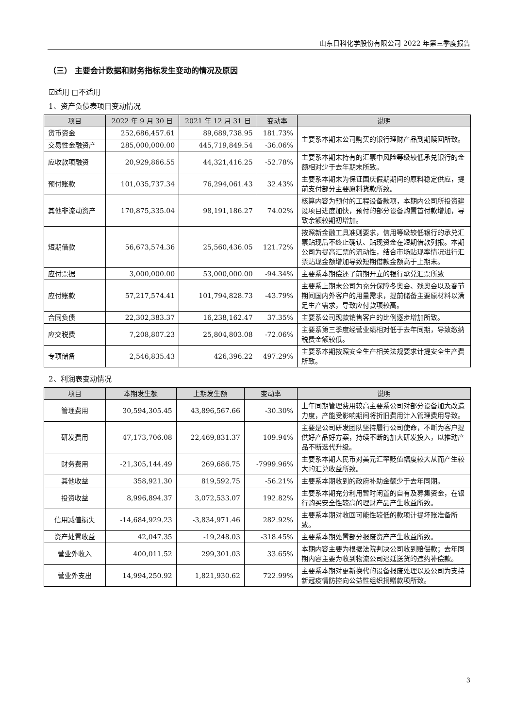山东日科化学股份有限公司 2022 年第三季度报告
（三） 主要会计数据和财务指标发生变动的情况及原因
☑适用 □不适用
1、资产负债表项目变动情况
| 项目 | 2022 年 9 月 30 日 | 2021 年 12 月 31 日 | 变动率 | 说明 |
| --- | --- | --- | --- | --- |
| 货币资金 | 252,686,457.61 | 89,689,738.95 | 181.73% | 主要系本期末公司购买的银行理财产品到期赎回所致。 |
| 交易性金融资产 | 285,000,000.00 | 445,719,849.54 | -36.06% | |
| 应收款项融资 | 20,929,866.55 | 44,321,416.25 | -52.78% | 主要系本期末持有的汇票中风险等级较低承兑银行的金额相对少于去年期末所致。 |
| 预付账款 | 101,035,737.34 | 76,294,061.43 | 32.43% | 主要系本期末为保证国庆假期期间的原料稳定供应，提前支付部分主要原料货款所致。 |
| 其他非流动资产 | 170,875,335.04 | 98,191,186.27 | 74.02% | 核算内容为预付的工程设备款项，本期内公司所投资建设项目进度加快，预付的部分设备购置首付款增加，导致余额较期初增加。 |
| 短期借款 | 56,673,574.36 | 25,560,436.05 | 121.72% | 按照新金融工具准则要求，信用等级较低银行的承兑汇票贴现后不终止确认、贴现资金在短期借款列报。本期公司为提高汇票的流动性，结合市场贴现率情况进行汇票贴现金额增加导致短期借款金额高于上期末。 |
| 应付票据 | 3,000,000.00 | 53,000,000.00 | -94.34% | 主要系本期偿还了前期开立的银行承兑汇票所致 |
| 应付账款 | 57,217,574.41 | 101,794,828.73 | -43.79% | 主要系上期末公司为充分保障冬奥会、残奥会以及春节期间国内外客户的用量需求，提前储备主要原材料以满足生产需求，导致应付款项较高。 |
| 合同负债 | 22,302,383.37 | 16,238,162.47 | 37.35% | 主要系公司现款销售客户的比例逐步增加所致。 |
| 应交税费 | 7,208,807.23 | 25,804,803.08 | -72.06% | 主要系第三季度经营业绩相对低于去年同期，导致缴纳税费金额较低。 |
| 专项储备 | 2,546,835.43 | 426,396.22 | 497.29% | 主要系本期按照安全生产相关法规要求计提安全生产费所致。 |
2、利润表变动情况
| 项目 | 本期发生额 | 上期发生额 | 变动率 | 说明 |
| --- | --- | --- | --- | --- |
| 管理费用 | 30,594,305.45 | 43,896,567.66 | -30.30% | 上年同期管理费用较高主要系公司对部分设备加大改造力度，产能受影响期间将折旧费用计入管理费用导致。 |
| 研发费用 | 47,173,706.08 | 22,469,831.37 | 109.94% | 主要是公司研发团队坚持履行公司使命，不断为客户提供好产品好方案，持续不断的加大研发投入，以推动产品不断迭代升级。 |
| 财务费用 | -21,305,144.49 | 269,686.75 | -7999.96% | 主要系本期人民币对美元汇率贬值幅度较大从而产生较大的汇兑收益所致。 |
| 其他收益 | 358,921.30 | 819,592.75 | -56.21% | 主要系本期收到的政府补助金额少于去年同期。 |
| 投资收益 | 8,996,894.37 | 3,072,533.07 | 192.82% | 主要系本期充分利用暂时闲置的自有及募集资金，在银行购买安全性较高的理财产品产生收益所致。 |
| 信用减值损失 | -14,684,929.23 | -3,834,971.46 | 282.92% | 主要系本期对收回可能性较低的款项计提坏账准备所致。 |
| 资产处置收益 | 42,047.35 | -19,248.03 | -318.45% | 主要系本期处置部分报废资产产生收益所致。 |
| 营业外收入 | 400,011.52 | 299,301.03 | 33.65% | 本期内容主要为根据法院判决公司收到赔偿款；去年同期内容主要为收到物流公司迟延送货的违约补偿款。 |
| 营业外支出 | 14,994,250.92 | 1,821,930.62 | 722.99% | 主要系本期对更新换代的设备报废处理以及公司为支持新冠疫情防控向公益性组织捐赠款项所致。 |
3